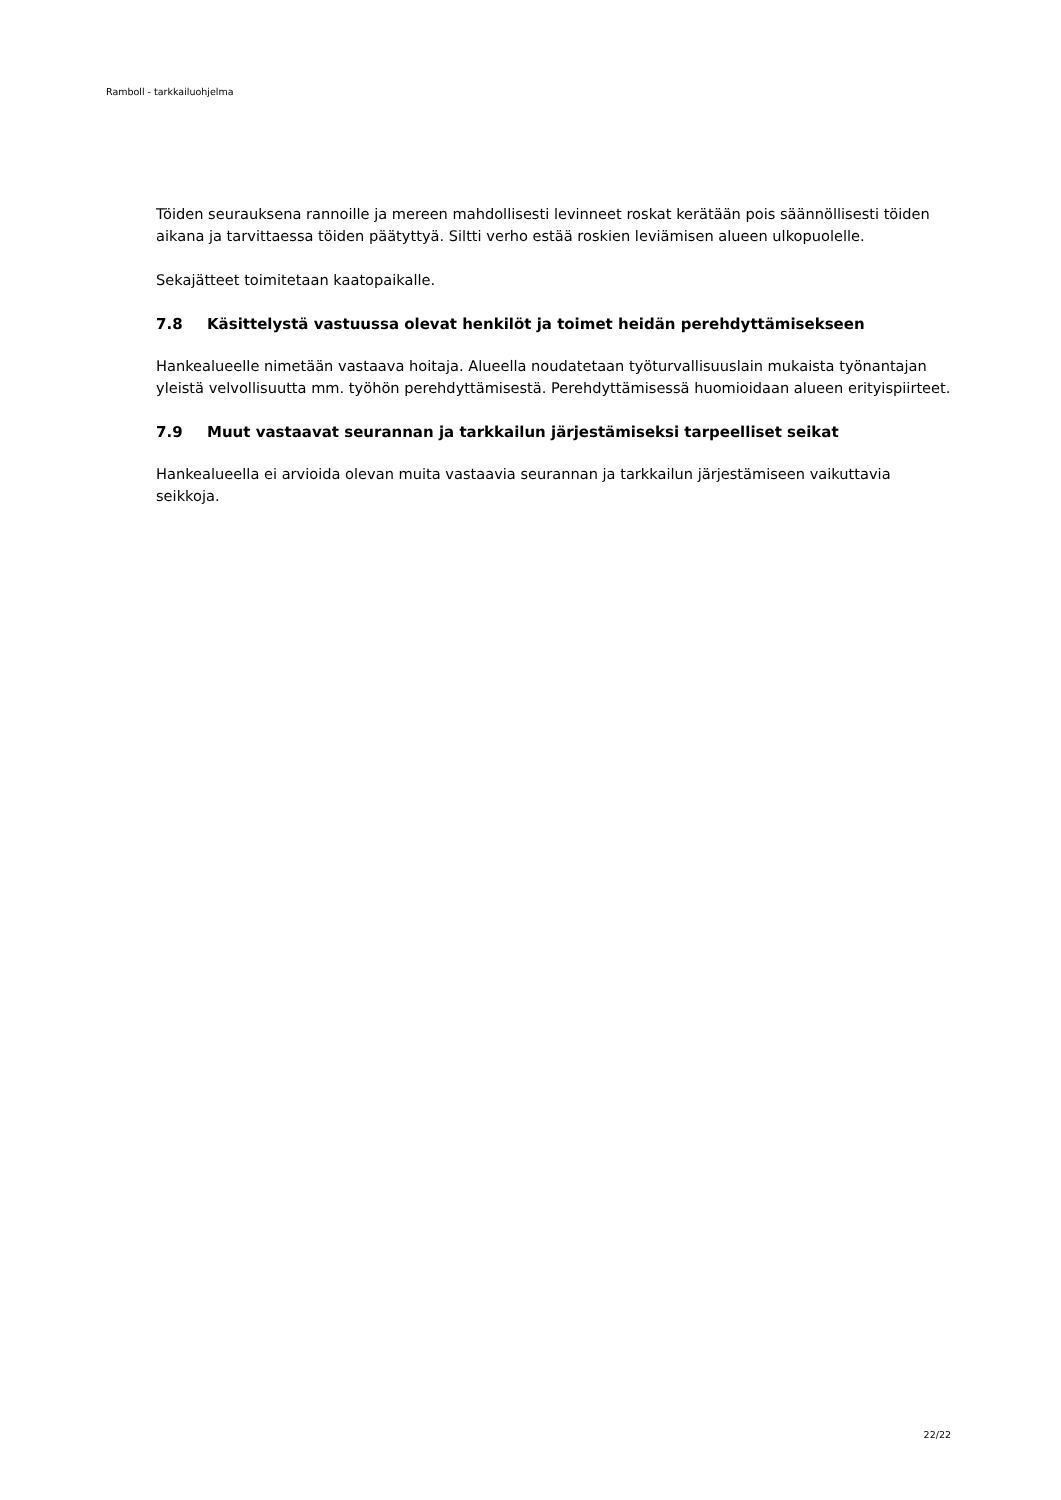Ramboll - tarkkailuohjelma
Töiden seurauksena rannoille ja mereen mahdollisesti levinneet roskat kerätään pois säännöllisesti töiden aikana ja tarvittaessa töiden päätyttyä. Siltti verho estää roskien leviämisen alueen ulkopuolelle.
Sekajätteet toimitetaan kaatopaikalle.
7.8 Käsittelystä vastuussa olevat henkilöt ja toimet heidän perehdyttämisekseen
Hankealueelle nimetään vastaava hoitaja. Alueella noudatetaan työturvallisuuslain mukaista työnantajan yleistä velvollisuutta mm. työhön perehdyttämisestä. Perehdyttämisessä huomioidaan alueen erityispiirteet.
7.9 Muut vastaavat seurannan ja tarkkailun järjestämiseksi tarpeelliset seikat
Hankealueella ei arvioida olevan muita vastaavia seurannan ja tarkkailun järjestämiseen vaikuttavia seikkoja.
22/22